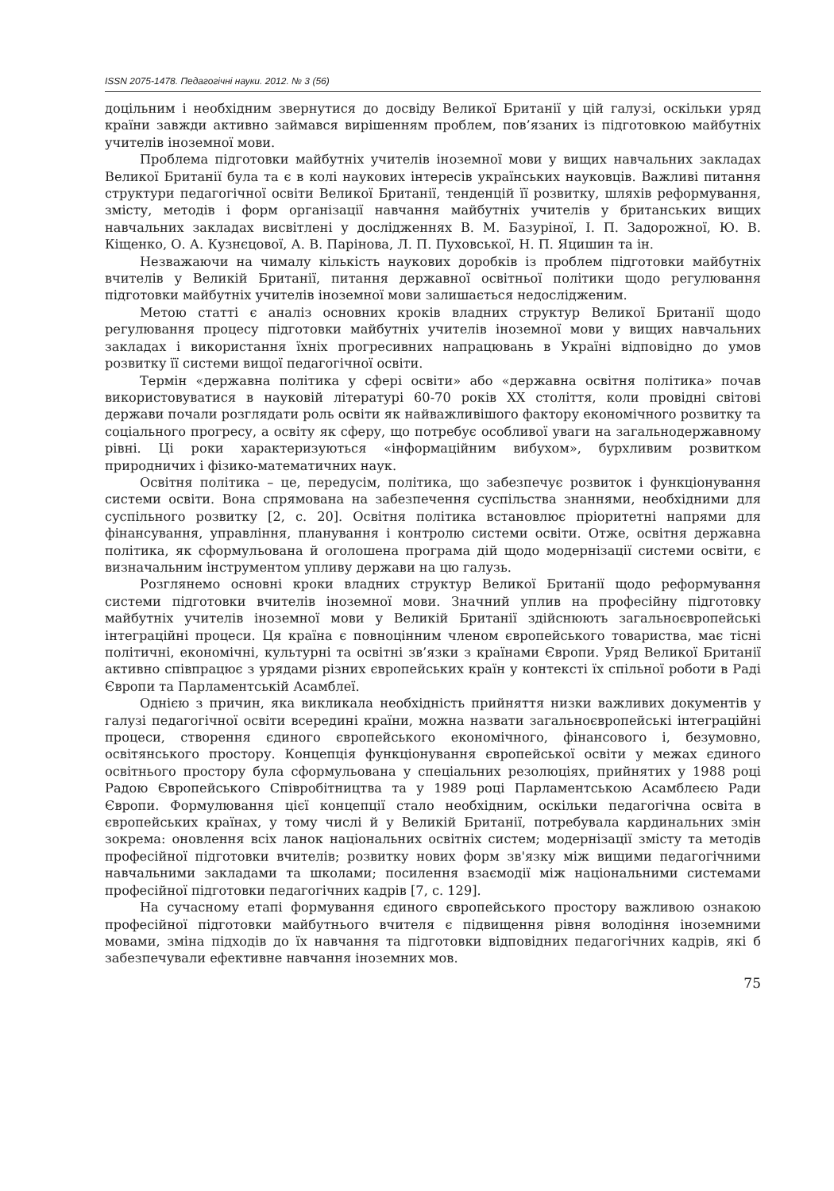ISSN 2075-1478. Педагогічні науки. 2012. № 3 (56)
доцільним і необхідним звернутися до досвіду Великої Британії у цій галузі, оскільки уряд країни завжди активно займався вирішенням проблем, пов’язаних із підготовкою майбутніх учителів іноземної мови.
Проблема підготовки майбутніх учителів іноземної мови у вищих навчальних закладах Великої Британії була та є в колі наукових інтересів українських науковців. Важливі питання структури педагогічної освіти Великої Британії, тенденцій її розвитку, шляхів реформування, змісту, методів і форм організації навчання майбутніх учителів у британських вищих навчальних закладах висвітлені у дослідженнях В. М. Базуріної, І. П. Задорожної, Ю. В. Кіщенко, О. А. Кузнєцової, А. В. Парінова, Л. П. Пуховської, Н. П. Яцишин та ін.
Незважаючи на чималу кількість наукових доробків із проблем підготовки майбутніх вчителів у Великій Британії, питання державної освітньої політики щодо регулювання підготовки майбутніх учителів іноземної мови залишається недослідженим.
Метою статті є аналіз основних кроків владних структур Великої Британії щодо регулювання процесу підготовки майбутніх учителів іноземної мови у вищих навчальних закладах і використання їхніх прогресивних напрацювань в Україні відповідно до умов розвитку її системи вищої педагогічної освіти.
Термін «державна політика у сфері освіти» або «державна освітня політика» почав використовуватися в науковій літературі 60-70 років XX століття, коли провідні світові держави почали розглядати роль освіти як найважливішого фактору економічного розвитку та соціального прогресу, а освіту як сферу, що потребує особливої уваги на загальнодержавному рівні. Ці роки характеризуються «інформаційним вибухом», бурхливим розвитком природничих і фізико-математичних наук.
Освітня політика – це, передусім, політика, що забезпечує розвиток і функціонування системи освіти. Вона спрямована на забезпечення суспільства знаннями, необхідними для суспільного розвитку [2, с. 20]. Освітня політика встановлює пріоритетні напрями для фінансування, управління, планування і контролю системи освіти. Отже, освітня державна політика, як сформульована й оголошена програма дій щодо модернізації системи освіти, є визначальним інструментом упливу держави на цю галузь.
Розглянемо основні кроки владних структур Великої Британії щодо реформування системи підготовки вчителів іноземної мови. Значний уплив на професійну підготовку майбутніх учителів іноземної мови у Великій Британії здійснюють загальноєвропейські інтеграційні процеси. Ця країна є повноцінним членом європейського товариства, має тісні політичні, економічні, культурні та освітні зв’язки з країнами Європи. Уряд Великої Британії активно співпрацює з урядами різних європейських країн у контексті їх спільної роботи в Раді Європи та Парламентській Асамблеї.
Однією з причин, яка викликала необхідність прийняття низки важливих документів у галузі педагогічної освіти всередині країни, можна назвати загальноєвропейські інтеграційні процеси, створення єдиного європейського економічного, фінансового і, безумовно, освітянського простору. Концепція функціонування європейської освіти у межах єдиного освітнього простору була сформульована у спеціальних резолюціях, прийнятих у 1988 році Радою Європейського Співробітництва та у 1989 році Парламентською Асамблеєю Ради Європи. Формулювання цієї концепції стало необхідним, оскільки педагогічна освіта в європейських країнах, у тому числі й у Великій Британії, потребувала кардинальних змін зокрема: оновлення всіх ланок національних освітніх систем; модернізації змісту та методів професійної підготовки вчителів; розвитку нових форм зв'язку між вищими педагогічними навчальними закладами та школами; посилення взаємодії між національними системами професійної підготовки педагогічних кадрів [7, с. 129].
На сучасному етапі формування єдиного європейського простору важливою ознакою професійної підготовки майбутнього вчителя є підвищення рівня володіння іноземними мовами, зміна підходів до їх навчання та підготовки відповідних педагогічних кадрів, які б забезпечували ефективне навчання іноземних мов.
75